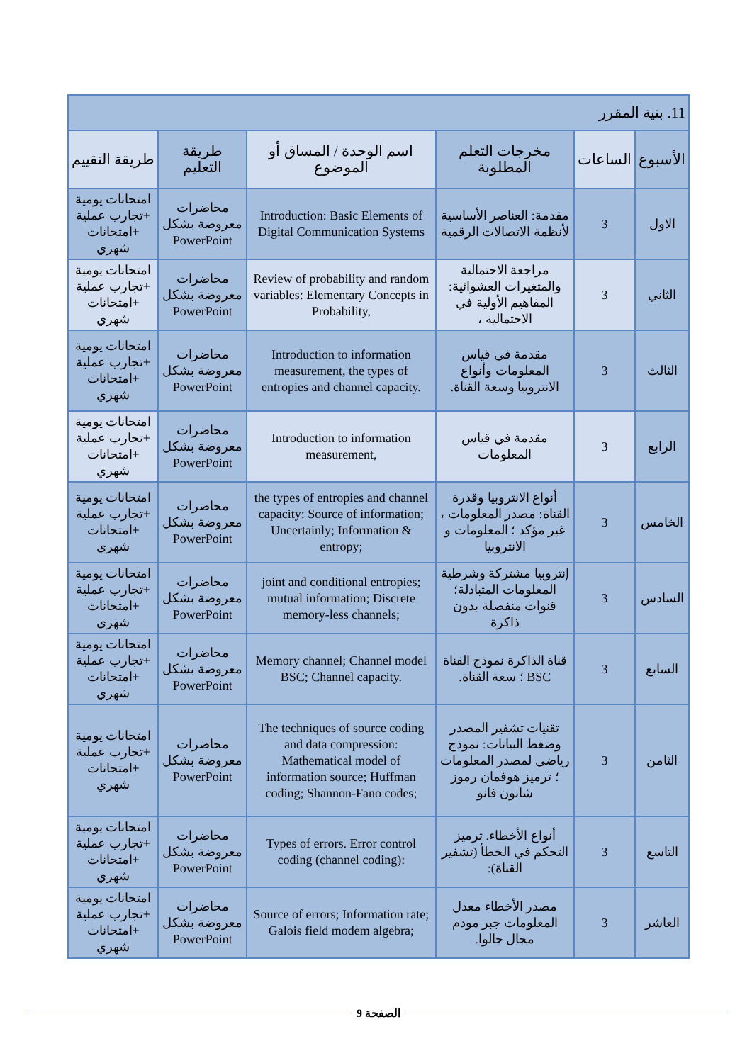| 11. بنية المقرر | | | | | |
| الأسبوع | الساعات | مخرجات التعلم المطلوبة | اسم الوحدة / المساق أو الموضوع | طريقة التعليم | طريقة التقييم |
| الاول | 3 | مقدمة: العناصر الأساسية لأنظمة الاتصالات الرقمية | Introduction: Basic Elements of Digital Communication Systems | محاضرات معروضة بشكل PowerPoint | امتحانات يومية +تجارب عملية +امتحانات شهري |
| الثاني | 3 | مراجعة الاحتمالية والمتغيرات العشوائية: المفاهيم الأولية في الاحتمالية ، | Review of probability and random variables: Elementary Concepts in Probability, | محاضرات معروضة بشكل PowerPoint | امتحانات يومية +تجارب عملية +امتحانات شهري |
| الثالث | 3 | مقدمة في قياس المعلومات وأنواع الانتروبيا وسعة القناة. | Introduction to information measurement, the types of entropies and channel capacity. | محاضرات معروضة بشكل PowerPoint | امتحانات يومية +تجارب عملية +امتحانات شهري |
| الرابع | 3 | مقدمة في قياس المعلومات | Introduction to information measurement, | محاضرات معروضة بشكل PowerPoint | امتحانات يومية +تجارب عملية +امتحانات شهري |
| الخامس | 3 | أنواع الانتروبيا وقدرة القناة: مصدر المعلومات ، غير مؤكد ؛ المعلومات و الانتروبيا | the types of entropies and channel capacity: Source of information; Uncertainly; Information & entropy; | محاضرات معروضة بشكل PowerPoint | امتحانات يومية +تجارب عملية +امتحانات شهري |
| السادس | 3 | إنتروبيا مشتركة وشرطية المعلومات المتبادلة؛ قنوات منفصلة بدون ذاكرة | joint and conditional entropies; mutual information; Discrete memory-less channels; | محاضرات معروضة بشكل PowerPoint | امتحانات يومية +تجارب عملية +امتحانات شهري |
| السابع | 3 | قناة الذاكرة نموذج القناة BSC ؛ سعة القناة. | Memory channel; Channel model BSC; Channel capacity. | محاضرات معروضة بشكل PowerPoint | امتحانات يومية +تجارب عملية +امتحانات شهري |
| الثامن | 3 | تقنيات تشفير المصدر وضغط البيانات: نموذج رياضي لمصدر المعلومات ؛ ترميز هوفمان رموز شانون فانو | The techniques of source coding and data compression: Mathematical model of information source; Huffman coding; Shannon-Fano codes; | محاضرات معروضة بشكل PowerPoint | امتحانات يومية +تجارب عملية +امتحانات شهري |
| التاسع | 3 | أنواع الأخطاء. ترميز التحكم في الخطأ (تشفير القناة): | Types of errors. Error control coding (channel coding): | محاضرات معروضة بشكل PowerPoint | امتحانات يومية +تجارب عملية +امتحانات شهري |
| العاشر | 3 | مصدر الأخطاء معدل المعلومات جبر مودم مجال جالوا. | Source of errors; Information rate; Galois field modem algebra; | محاضرات معروضة بشكل PowerPoint | امتحانات يومية +تجارب عملية +امتحانات شهري |
الصفحة 9